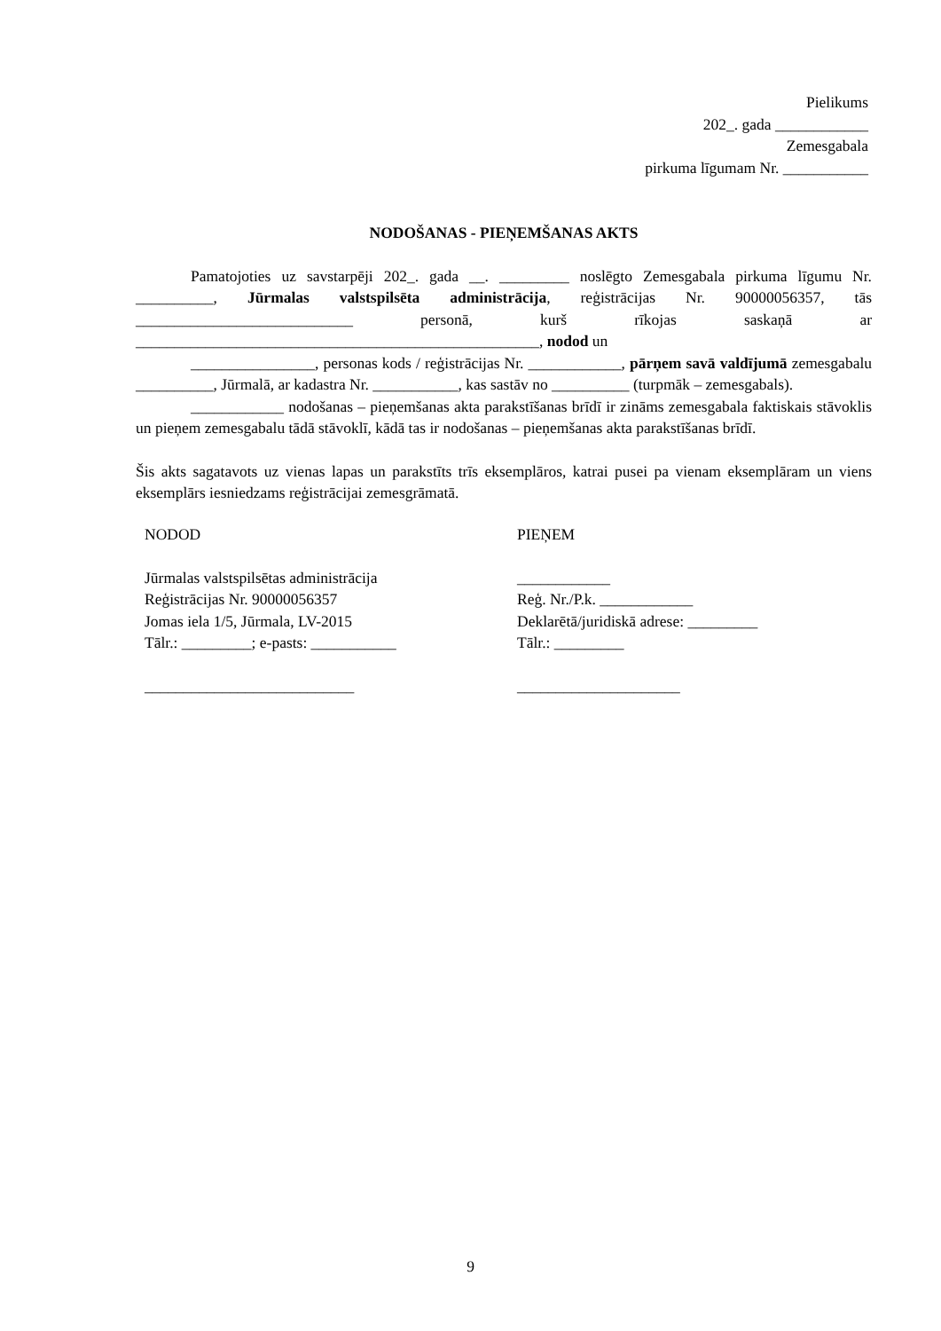Pielikums
202_. gada ____________
Zemesgabala
pirkuma līgumam Nr. ___________
NODOŠANAS - PIEŅEMŠANAS AKTS
Pamatojoties uz savstarpēji 202_. gada __. _________ noslēgto Zemesgabala pirkuma līgumu Nr. __________, Jūrmalas valstspilsēta administrācija, reģistrācijas Nr. 90000056357, tās ____________________________ personā, kurš rīkojas saskaņā ar ____________________________________________________, nodod un
________________, personas kods / reģistrācijas Nr. ____________, pārņem savā valdījumā zemesgabalu __________, Jūrmalā, ar kadastra Nr. ___________, kas sastāv no __________ (turpmāk – zemesgabals).
____________ nodošanas – pieņemšanas akta parakstīšanas brīdī ir zināms zemesgabala faktiskais stāvoklis un pieņem zemesgabalu tādā stāvoklī, kādā tas ir nodošanas – pieņemšanas akta parakstīšanas brīdī.
Šis akts sagatavots uz vienas lapas un parakstīts trīs eksemplāros, katrai pusei pa vienam eksemplāram un viens eksemplārs iesniedzams reģistrācijai zemesgrāmatā.
NODOD
Jūrmalas valstspilsētas administrācija
Reģistrācijas Nr. 90000056357
Jomas iela 1/5, Jūrmala, LV-2015
Tālr.: _________; e-pasts: ___________
___________________________
PIEŅEM
____________
Reģ. Nr./P.k. ____________
Deklarētā/juridiskā adrese: _________
Tālr.: _________
_____________________
9